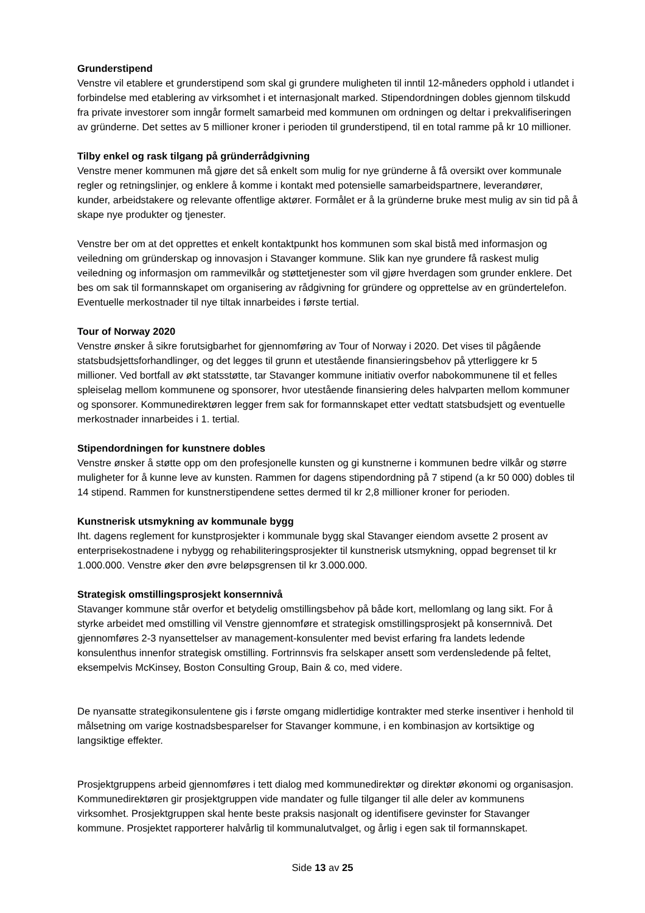Grunderstipend
Venstre vil etablere et grunderstipend som skal gi grundere muligheten til inntil 12-måneders opphold i utlandet i forbindelse med etablering av virksomhet i et internasjonalt marked. Stipendordningen dobles gjennom tilskudd fra private investorer som inngår formelt samarbeid med kommunen om ordningen og deltar i prekvalifiseringen av gründerne. Det settes av 5 millioner kroner i perioden til grunderstipend, til en total ramme på kr 10 millioner.
Tilby enkel og rask tilgang på gründerrådgivning
Venstre mener kommunen må gjøre det så enkelt som mulig for nye gründerne å få oversikt over kommunale regler og retningslinjer, og enklere å komme i kontakt med potensielle samarbeidspartnere, leverandører, kunder, arbeidstakere og relevante offentlige aktører. Formålet er å la gründerne bruke mest mulig av sin tid på å skape nye produkter og tjenester.
Venstre ber om at det opprettes et enkelt kontaktpunkt hos kommunen som skal bistå med informasjon og veiledning om gründerskap og innovasjon i Stavanger kommune. Slik kan nye grundere få raskest mulig veiledning og informasjon om rammevilkår og støttetjenester som vil gjøre hverdagen som grunder enklere. Det bes om sak til formannskapet om organisering av rådgivning for gründere og opprettelse av en gründertelefon. Eventuelle merkostnader til nye tiltak innarbeides i første tertial.
Tour of Norway 2020
Venstre ønsker å sikre forutsigbarhet for gjennomføring av Tour of Norway i 2020. Det vises til pågående statsbudsjettsforhandlinger, og det legges til grunn et utestående finansieringsbehov på ytterliggere kr 5 millioner. Ved bortfall av økt statsstøtte, tar Stavanger kommune initiativ overfor nabokommunene til et felles spleiselag mellom kommunene og sponsorer, hvor utestående finansiering deles halvparten mellom kommuner og sponsorer. Kommunedirektøren legger frem sak for formannskapet etter vedtatt statsbudsjett og eventuelle merkostnader innarbeides i 1. tertial.
Stipendordningen for kunstnere dobles
Venstre ønsker å støtte opp om den profesjonelle kunsten og gi kunstnerne i kommunen bedre vilkår og større muligheter for å kunne leve av kunsten. Rammen for dagens stipendordning på 7 stipend (a kr 50 000) dobles til 14 stipend. Rammen for kunstnerstipendene settes dermed til kr 2,8 millioner kroner for perioden.
Kunstnerisk utsmykning av kommunale bygg
Iht. dagens reglement for kunstprosjekter i kommunale bygg skal Stavanger eiendom avsette 2 prosent av enterprisekostnadene i nybygg og rehabiliteringsprosjekter til kunstnerisk utsmykning, oppad begrenset til kr 1.000.000. Venstre øker den øvre beløpsgrensen til kr 3.000.000.
Strategisk omstillingsprosjekt konsernnivå
Stavanger kommune står overfor et betydelig omstillingsbehov på både kort, mellomlang og lang sikt. For å styrke arbeidet med omstilling vil Venstre gjennomføre et strategisk omstillingsprosjekt på konsernnivå. Det gjennomføres 2-3 nyansettelser av management-konsulenter med bevist erfaring fra landets ledende konsulenthus innenfor strategisk omstilling. Fortrinnsvis fra selskaper ansett som verdensledende på feltet, eksempelvis McKinsey, Boston Consulting Group, Bain & co, med videre.
De nyansatte strategikonsulentene gis i første omgang midlertidige kontrakter med sterke insentiver i henhold til målsetning om varige kostnadsbesparelser for Stavanger kommune, i en kombinasjon av kortsiktige og langsiktige effekter.
Prosjektgruppens arbeid gjennomføres i tett dialog med kommunedirektør og direktør økonomi og organisasjon. Kommunedirektøren gir prosjektgruppen vide mandater og fulle tilganger til alle deler av kommunens virksomhet. Prosjektgruppen skal hente beste praksis nasjonalt og identifisere gevinster for Stavanger kommune. Prosjektet rapporterer halvårlig til kommunalutvalget, og årlig i egen sak til formannskapet.
Side 13 av 25